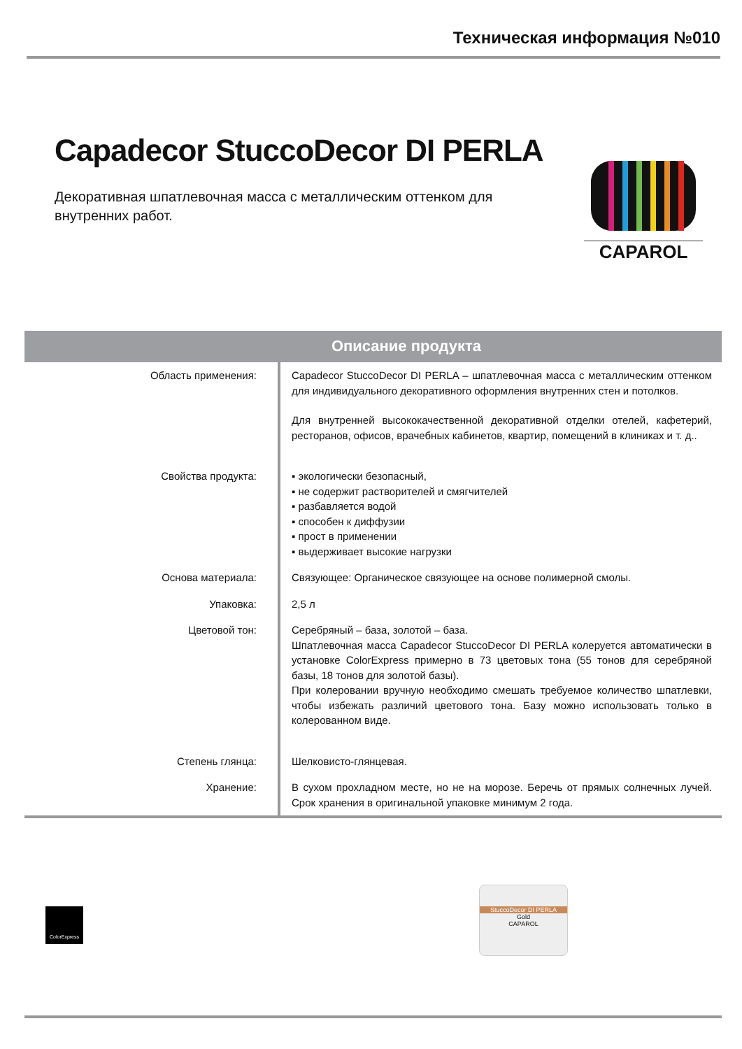Техническая информация №010
Capadecor StuccoDecor DI PERLA
Декоративная шпатлевочная масса с металлическим оттенком для внутренних работ.
CAPAROL
Описание продукта
| Область применения: | Capadecor StuccoDecor DI PERLA – шпатлевочная масса с металлическим оттенком для индивидуального декоративного оформления внутренних стен и потолков. Для внутренней высококачественной декоративной отделки отелей, кафетерий, ресторанов, офисов, врачебных кабинетов, квартир, помещений в клиниках и т. д.. |
| Свойства продукта: | ▪ экологически безопасный, ▪ не содержит растворителей и смягчителей ▪ разбавляется водой ▪ способен к диффузии ▪ прост в применении ▪ выдерживает высокие нагрузки |
| Основа материала: | Связующее: Органическое связующее на основе полимерной смолы. |
| Упаковка: | 2,5 л |
| Цветовой тон: | Серебряный – база, золотой – база. Шпатлевочная масса Capadecor StuccoDecor DI PERLA колеруется автоматически в установке ColorExpress примерно в 73 цветовых тона (55 тонов для серебряной базы, 18 тонов для золотой базы). При колеровании вручную необходимо смешать требуемое количество шпатлевки, чтобы избежать различий цветового тона. Базу можно использовать только в колерованном виде. |
| Степень глянца: | Шелковисто-глянцевая. |
| Хранение: | В сухом прохладном месте, но не на морозе. Беречь от прямых солнечных лучей. Срок хранения в оригинальной упаковке минимум 2 года. |
ColorExpress
StuccoDecor DI PERLA
Gold
CAPAROL